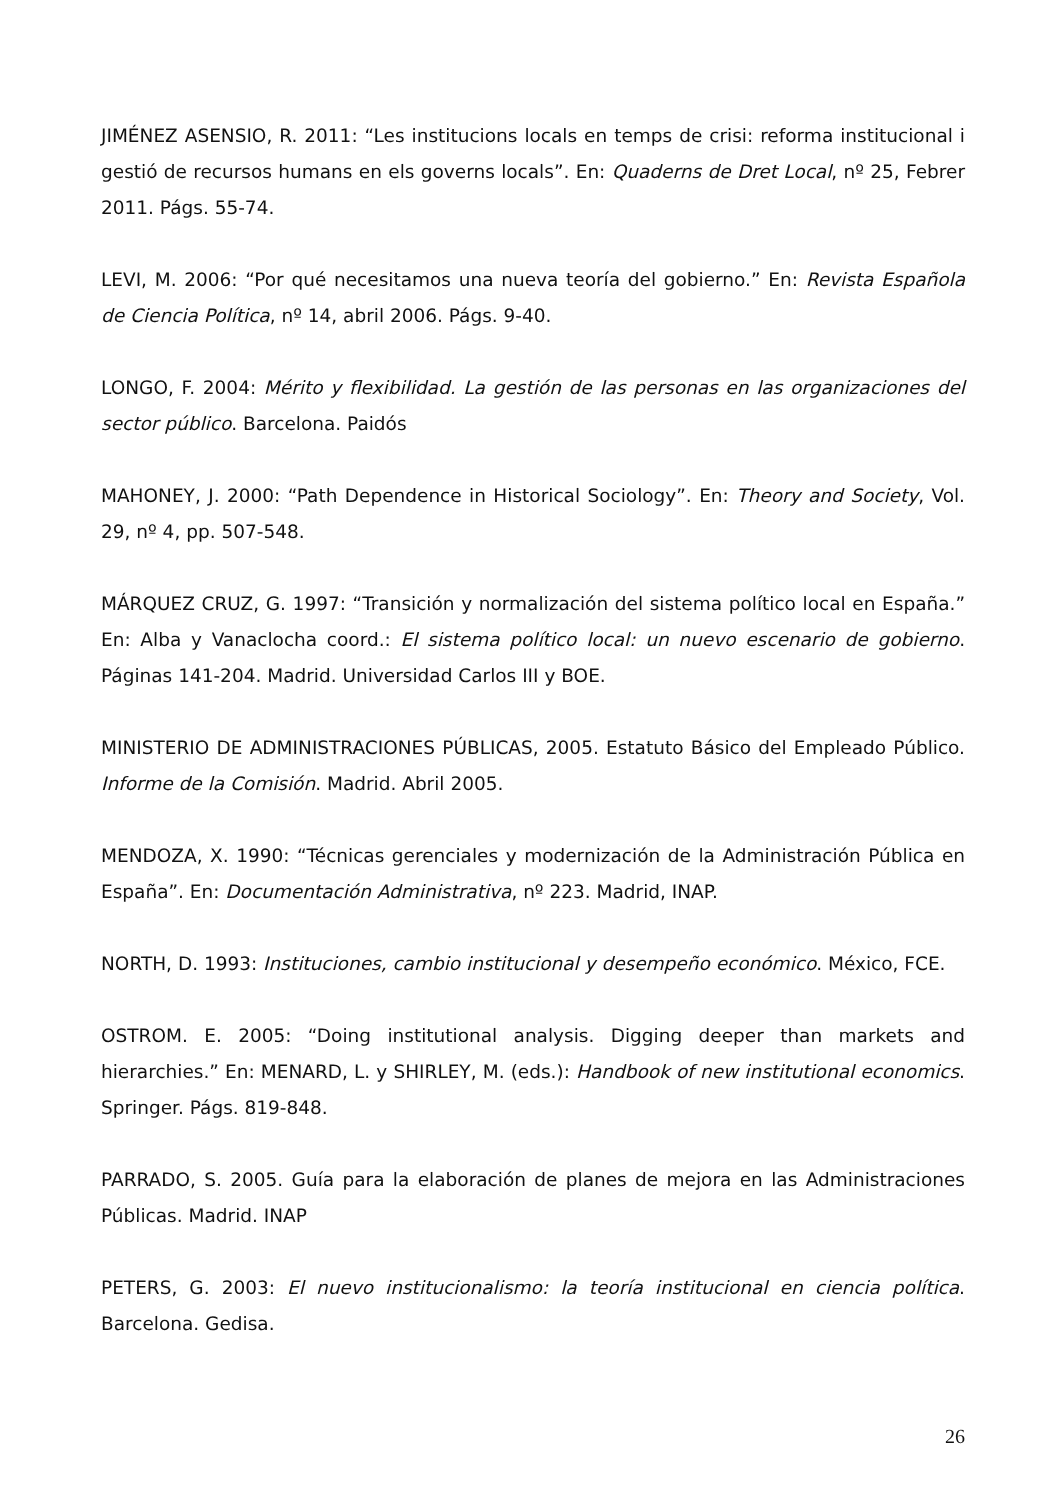JIMÉNEZ ASENSIO, R. 2011: “Les institucions locals en temps de crisi: reforma institucional i gestió de recursos humans en els governs locals”. En: Quaderns de Dret Local, nº 25, Febrer 2011. Págs. 55-74.
LEVI, M. 2006: “Por qué necesitamos una nueva teoría del gobierno.” En: Revista Española de Ciencia Política, nº 14, abril 2006. Págs. 9-40.
LONGO, F. 2004: Mérito y flexibilidad. La gestión de las personas en las organizaciones del sector público. Barcelona. Paidós
MAHONEY, J. 2000: “Path Dependence in Historical Sociology”. En: Theory and Society, Vol. 29, nº 4, pp. 507-548.
MÁRQUEZ CRUZ, G. 1997: “Transición y normalización del sistema político local en España.” En: Alba y Vanaclocha coord.: El sistema político local: un nuevo escenario de gobierno. Páginas 141-204. Madrid. Universidad Carlos III y BOE.
MINISTERIO DE ADMINISTRACIONES PÚBLICAS, 2005. Estatuto Básico del Empleado Público. Informe de la Comisión. Madrid. Abril 2005.
MENDOZA, X. 1990: “Técnicas gerenciales y modernización de la Administración Pública en España”. En: Documentación Administrativa, nº 223. Madrid, INAP.
NORTH, D. 1993: Instituciones, cambio institucional y desempeño económico. México, FCE.
OSTROM. E. 2005: “Doing institutional analysis. Digging deeper than markets and hierarchies.” En: MENARD, L. y SHIRLEY, M. (eds.): Handbook of new institutional economics. Springer. Págs. 819-848.
PARRADO, S. 2005. Guía para la elaboración de planes de mejora en las Administraciones Públicas. Madrid. INAP
PETERS, G. 2003: El nuevo institucionalismo: la teoría institucional en ciencia política. Barcelona. Gedisa.
26